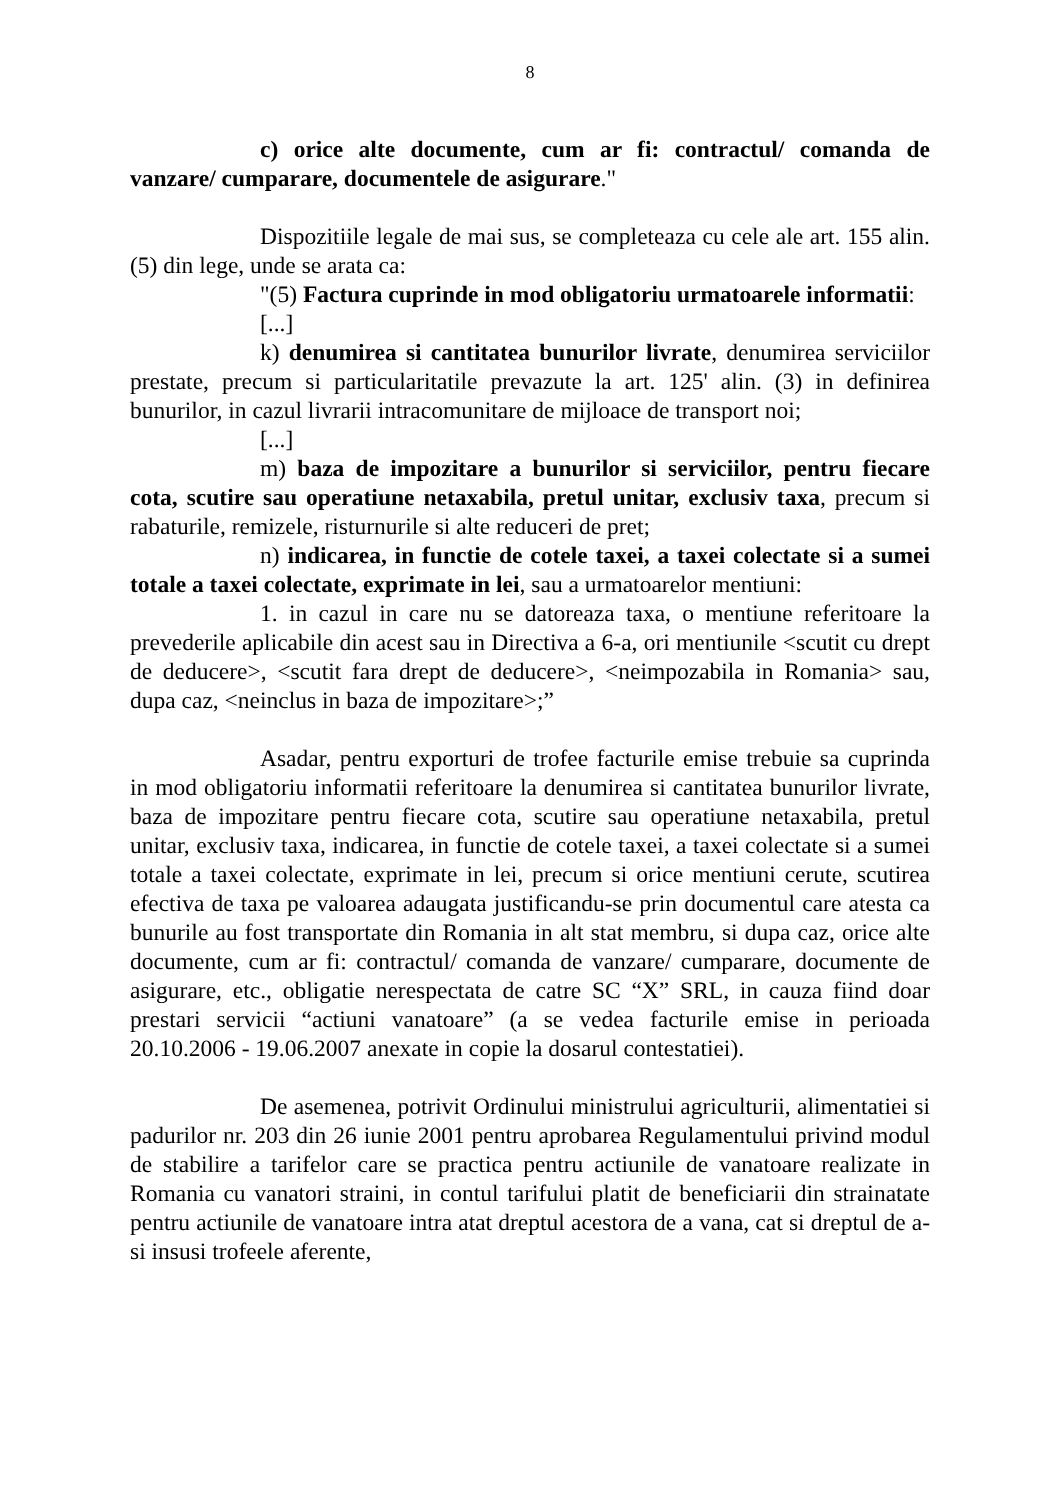8
c) orice alte documente, cum ar fi: contractul/ comanda de vanzare/ cumparare, documentele de asigurare."
Dispozitiile legale de mai sus, se completeaza cu cele ale art. 155 alin.(5) din lege, unde se arata ca:
"(5) Factura cuprinde in mod obligatoriu urmatoarele informatii:
[...]
k) denumirea si cantitatea bunurilor livrate, denumirea serviciilor prestate, precum si particularitatile prevazute la art. 125' alin. (3) in definirea bunurilor, in cazul livrarii intracomunitare de mijloace de transport noi;
[...]
m) baza de impozitare a bunurilor si serviciilor, pentru fiecare cota, scutire sau operatiune netaxabila, pretul unitar, exclusiv taxa, precum si rabaturile, remizele, risturnurile si alte reduceri de pret;
n) indicarea, in functie de cotele taxei, a taxei colectate si a sumei totale a taxei colectate, exprimate in lei, sau a urmatoarelor mentiuni:
1. in cazul in care nu se datoreaza taxa, o mentiune referitoare la prevederile aplicabile din acest sau in Directiva a 6-a, ori mentiunile <scutit cu drept de deducere>, <scutit fara drept de deducere>, <neimpozabila in Romania> sau, dupa caz, <neinclus in baza de impozitare>;”
Asadar, pentru exporturi de trofee facturile emise trebuie sa cuprinda in mod obligatoriu informatii referitoare la denumirea si cantitatea bunurilor livrate, baza de impozitare pentru fiecare cota, scutire sau operatiune netaxabila, pretul unitar, exclusiv taxa, indicarea, in functie de cotele taxei, a taxei colectate si a sumei totale a taxei colectate, exprimate in lei, precum si orice mentiuni cerute, scutirea efectiva de taxa pe valoarea adaugata justificandu-se prin documentul care atesta ca bunurile au fost transportate din Romania in alt stat membru, si dupa caz, orice alte documente, cum ar fi: contractul/ comanda de vanzare/ cumparare, documente de asigurare, etc., obligatie nerespectata de catre SC “X” SRL, in cauza fiind doar prestari servicii “actiuni vanatoare” (a se vedea facturile emise in perioada 20.10.2006 - 19.06.2007 anexate in copie la dosarul contestatiei).
De asemenea, potrivit Ordinului ministrului agriculturii, alimentatiei si padurilor nr. 203 din 26 iunie 2001 pentru aprobarea Regulamentului privind modul de stabilire a tarifelor care se practica pentru actiunile de vanatoare realizate in Romania cu vanatori straini, in contul tarifului platit de beneficiarii din strainatate pentru actiunile de vanatoare intra atat dreptul acestora de a vana, cat si dreptul de a-si insusi trofeele aferente,